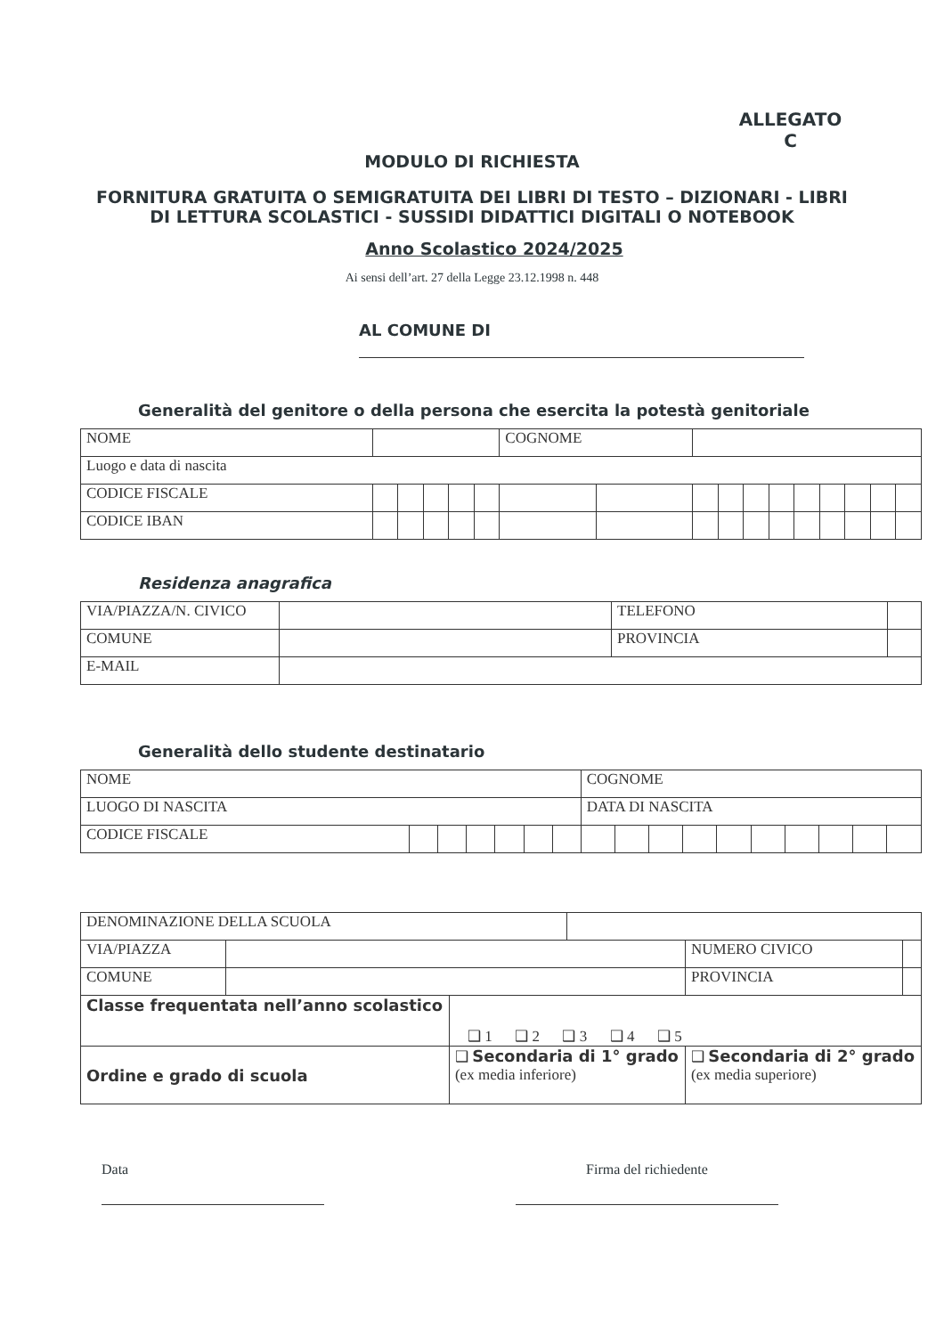ALLEGATO C
MODULO DI RICHIESTA
FORNITURA GRATUITA O SEMIGRATUITA DEI LIBRI DI TESTO – DIZIONARI - LIBRI DI LETTURA SCOLASTICI - SUSSIDI DIDATTICI DIGITALI O NOTEBOOK
Anno Scolastico 2024/2025
Ai sensi dell’art. 27 della Legge 23.12.1998 n. 448
AL COMUNE DI
Generalità del genitore o della persona che esercita la potestà genitoriale
| NOME | | | | | | | COGNOME | | | | | | | | | | |
| Luogo e data di nascita | | | | | | | | | | | | | | | | | |
| CODICE FISCALE | | | | | | | | | | | | | | | | | |
| CODICE IBAN | | | | | | | | | | | | | | | | | |
Residenza anagrafica
| VIA/PIAZZA/N. CIVICO | | TELEFONO | |
| COMUNE | | PROVINCIA | |
| E-MAIL | | | |
Generalità dello studente destinatario
| NOME | | | | | | | COGNOME | | | | | | | | | |
| LUOGO DI NASCITA | | | | | | | DATA DI NASCITA | | | | | | | | | |
| CODICE FISCALE | | | | | | | | | | | | | | | | |
| DENOMINAZIONE DELLA SCUOLA | | | | | |
| VIA/PIAZZA | | | | NUMERO CIVICO | |
| COMUNE | | | | PROVINCIA | |
| Classe frequentata nell’anno scolastico | | ❑ 1 ❑ 2 ❑ 3 ❑ 4 ❑ 5 | | | |
| Ordine e grado di scuola | | ❑ Secondaria di 1° grado (ex media inferiore) | | ❑ Secondaria di 2° grado (ex media superiore) | |
Data Firma del richiedente